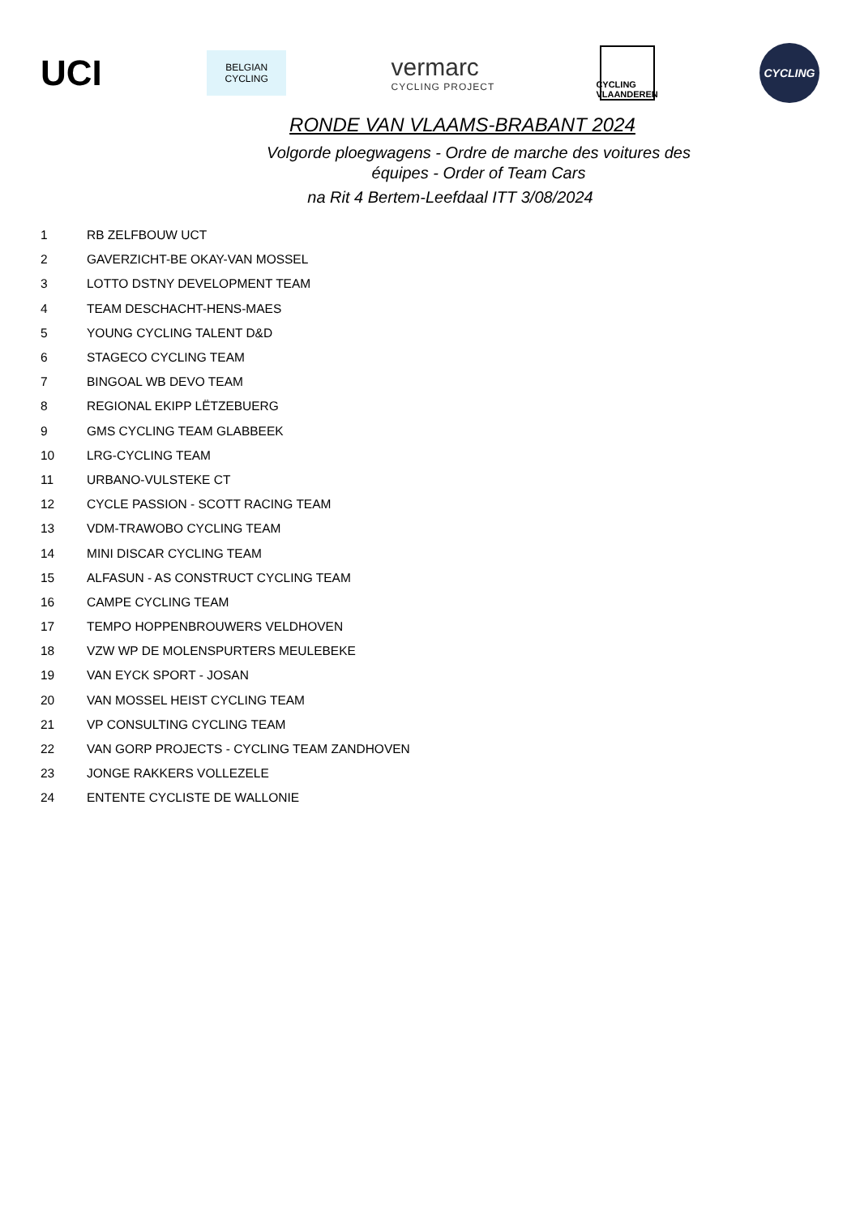UCI
BELGIAN
CYCLING
vermarc
CYCLING PROJECT
CYCLING
VLAANDEREN
CYCLING
RONDE VAN VLAAMS-BRABANT 2024
Volgorde ploegwagens - Ordre de marche des voitures des
équipes - Order of Team Cars
na Rit 4 Bertem-Leefdaal ITT 3/08/2024
| 1 | RB ZELFBOUW UCT |
| 2 | GAVERZICHT-BE OKAY-VAN MOSSEL |
| 3 | LOTTO DSTNY DEVELOPMENT TEAM |
| 4 | TEAM DESCHACHT-HENS-MAES |
| 5 | YOUNG CYCLING TALENT D&D |
| 6 | STAGECO CYCLING TEAM |
| 7 | BINGOAL WB DEVO TEAM |
| 8 | REGIONAL EKIPP LËTZEBUERG |
| 9 | GMS CYCLING TEAM GLABBEEK |
| 10 | LRG-CYCLING TEAM |
| 11 | URBANO-VULSTEKE CT |
| 12 | CYCLE PASSION - SCOTT RACING TEAM |
| 13 | VDM-TRAWOBO CYCLING TEAM |
| 14 | MINI DISCAR CYCLING TEAM |
| 15 | ALFASUN - AS CONSTRUCT CYCLING TEAM |
| 16 | CAMPE CYCLING TEAM |
| 17 | TEMPO HOPPENBROUWERS VELDHOVEN |
| 18 | VZW WP DE MOLENSPURTERS MEULEBEKE |
| 19 | VAN EYCK SPORT - JOSAN |
| 20 | VAN MOSSEL HEIST CYCLING TEAM |
| 21 | VP CONSULTING CYCLING TEAM |
| 22 | VAN GORP PROJECTS - CYCLING TEAM ZANDHOVEN |
| 23 | JONGE RAKKERS VOLLEZELE |
| 24 | ENTENTE CYCLISTE DE WALLONIE |